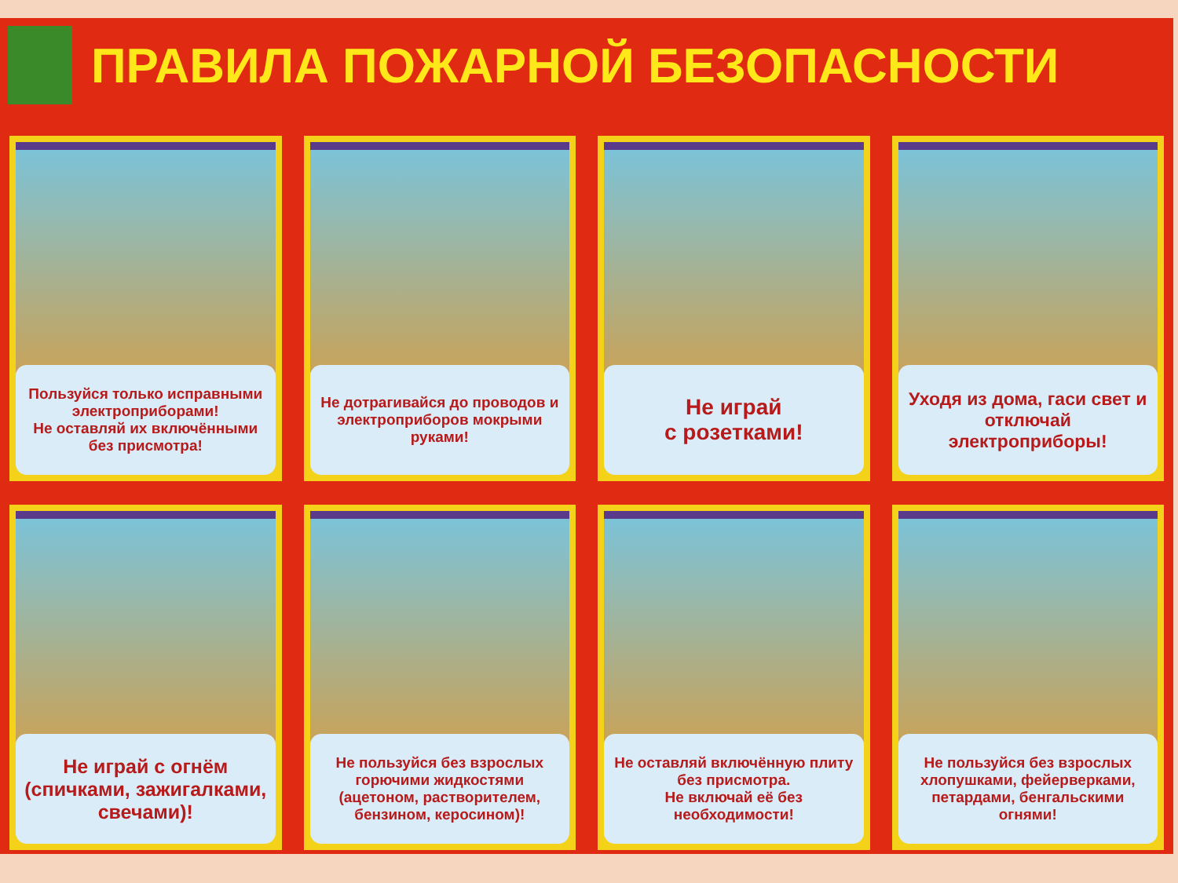ПРАВИЛА ПОЖАРНОЙ БЕЗОПАСНОСТИ
Пользуйся только исправными электроприборами!
Не оставляй их включёнными без присмотра!
Не дотрагивайся до проводов и электроприборов мокрыми руками!
Не играй
с розетками!
Уходя из дома, гаси свет и отключай электроприборы!
Не играй с огнём (спичками, зажигалками, свечами)!
Не пользуйся без взрослых горючими жидкостями (ацетоном, растворителем, бензином, керосином)!
Не оставляй включённую плиту без присмотра.
Не включай её без необходимости!
Не пользуйся без взрослых хлопушками, фейерверками, петардами, бенгальскими огнями!